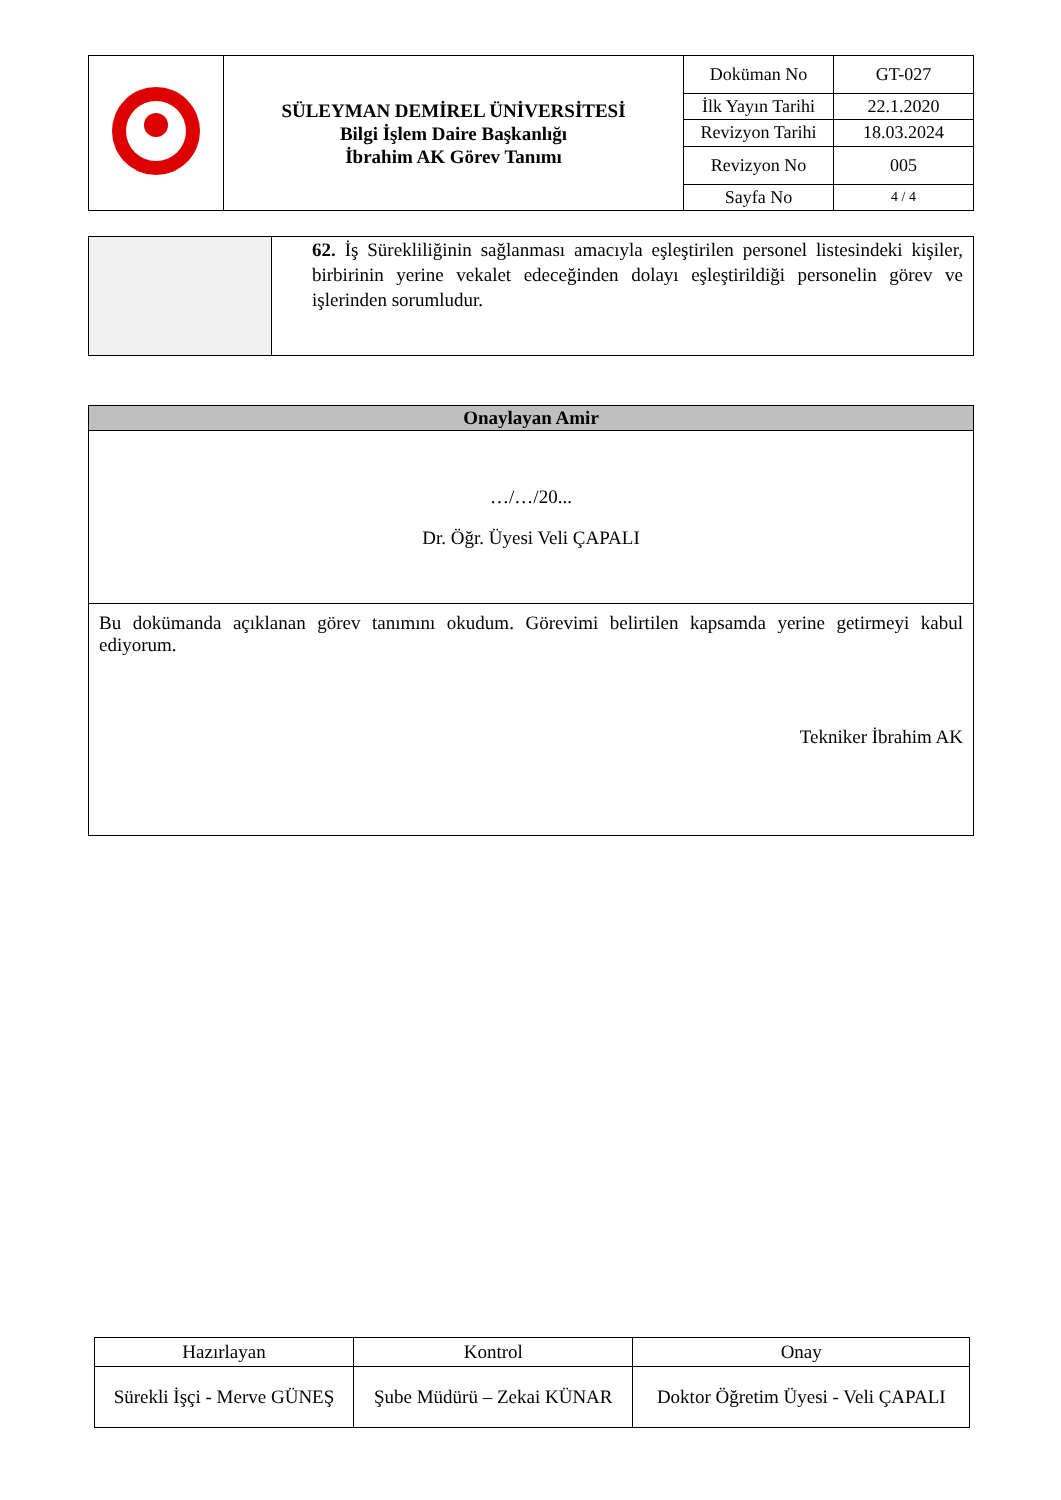| | SÜLEYMAN DEMİREL ÜNİVERSİTESİ Bilgi İşlem Daire Başkanlığı İbrahim AK Görev Tanımı | Doküman No | GT-027 |
| | | İlk Yayın Tarihi | 22.1.2020 |
| | | Revizyon Tarihi | 18.03.2024 |
| | | Revizyon No | 005 |
| | | Sayfa No | 4 / 4 |
| | 62. İş Sürekliliğinin sağlanması amacıyla eşleştirilen personel listesindeki kişiler, birbirinin yerine vekalet edeceğinden dolayı eşleştirildiği personelin görev ve işlerinden sorumludur. |
| Onaylayan Amir |
| --- |
| …/…/20... Dr. Öğr. Üyesi Veli ÇAPALI |
| Bu dokümanda açıklanan görev tanımını okudum. Görevimi belirtilen kapsamda yerine getirmeyi kabul ediyorum. Tekniker İbrahim AK |
| Hazırlayan | Kontrol | Onay |
| Sürekli İşçi - Merve GÜNEŞ | Şube Müdürü – Zekai KÜNAR | Doktor Öğretim Üyesi - Veli ÇAPALI |